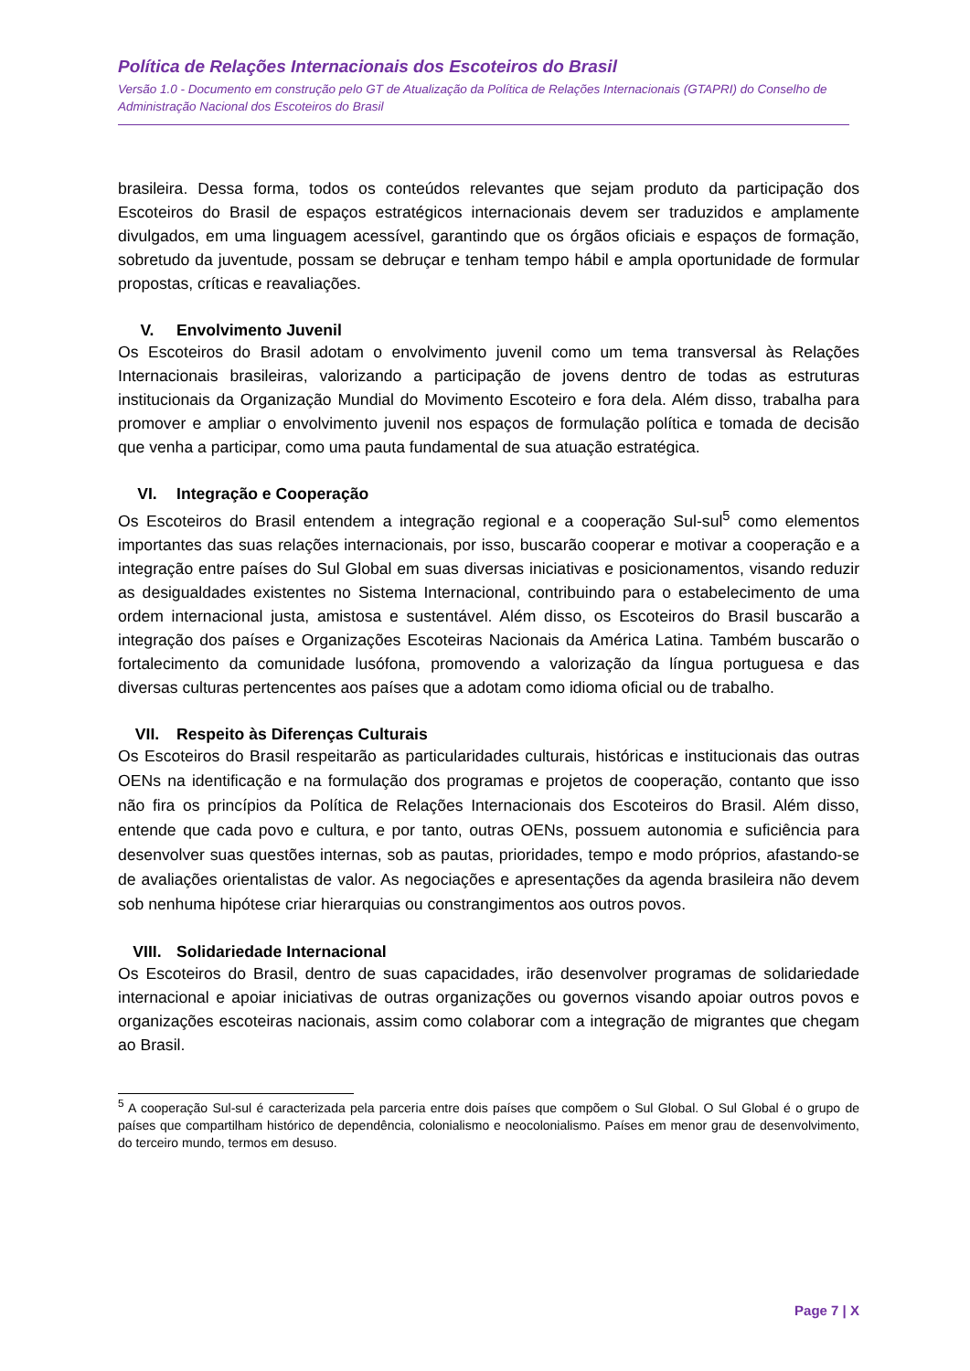Política de Relações Internacionais dos Escoteiros do Brasil
Versão 1.0 - Documento em construção pelo GT de Atualização da Política de Relações Internacionais (GTAPRI) do Conselho de Administração Nacional dos Escoteiros do Brasil
brasileira. Dessa forma, todos os conteúdos relevantes que sejam produto da participação dos Escoteiros do Brasil de espaços estratégicos internacionais devem ser traduzidos e amplamente divulgados, em uma linguagem acessível, garantindo que os órgãos oficiais e espaços de formação, sobretudo da juventude, possam se debruçar e tenham tempo hábil e ampla oportunidade de formular propostas, críticas e reavaliações.
V. Envolvimento Juvenil
Os Escoteiros do Brasil adotam o envolvimento juvenil como um tema transversal às Relações Internacionais brasileiras, valorizando a participação de jovens dentro de todas as estruturas institucionais da Organização Mundial do Movimento Escoteiro e fora dela. Além disso, trabalha para promover e ampliar o envolvimento juvenil nos espaços de formulação política e tomada de decisão que venha a participar, como uma pauta fundamental de sua atuação estratégica.
VI. Integração e Cooperação
Os Escoteiros do Brasil entendem a integração regional e a cooperação Sul-sul<sup>5</sup> como elementos importantes das suas relações internacionais, por isso, buscarão cooperar e motivar a cooperação e a integração entre países do Sul Global em suas diversas iniciativas e posicionamentos, visando reduzir as desigualdades existentes no Sistema Internacional, contribuindo para o estabelecimento de uma ordem internacional justa, amistosa e sustentável. Além disso, os Escoteiros do Brasil buscarão a integração dos países e Organizações Escoteiras Nacionais da América Latina. Também buscarão o fortalecimento da comunidade lusófona, promovendo a valorização da língua portuguesa e das diversas culturas pertencentes aos países que a adotam como idioma oficial ou de trabalho.
VII. Respeito às Diferenças Culturais
Os Escoteiros do Brasil respeitarão as particularidades culturais, históricas e institucionais das outras OENs na identificação e na formulação dos programas e projetos de cooperação, contanto que isso não fira os princípios da Política de Relações Internacionais dos Escoteiros do Brasil. Além disso, entende que cada povo e cultura, e por tanto, outras OENs, possuem autonomia e suficiência para desenvolver suas questões internas, sob as pautas, prioridades, tempo e modo próprios, afastando-se de avaliações orientalistas de valor. As negociações e apresentações da agenda brasileira não devem sob nenhuma hipótese criar hierarquias ou constrangimentos aos outros povos.
VIII. Solidariedade Internacional
Os Escoteiros do Brasil, dentro de suas capacidades, irão desenvolver programas de solidariedade internacional e apoiar iniciativas de outras organizações ou governos visando apoiar outros povos e organizações escoteiras nacionais, assim como colaborar com a integração de migrantes que chegam ao Brasil.
<sup>5</sup> A cooperação Sul-sul é caracterizada pela parceria entre dois países que compõem o Sul Global. O Sul Global é o grupo de países que compartilham histórico de dependência, colonialismo e neocolonialismo. Países em menor grau de desenvolvimento, do terceiro mundo, termos em desuso.
Page 7 | X